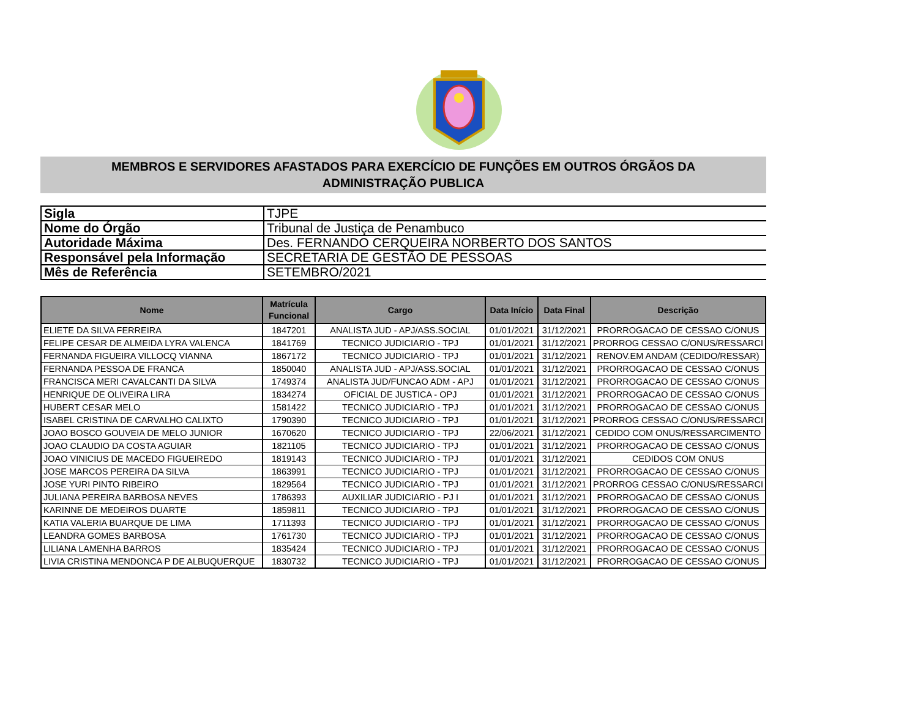MEMBROS E SERVIDORES AFASTADOS PARA EXERCÍCIO DE FUNÇÕES EM OUTROS ÓRGÃOS DA
ADMINISTRAÇÃO PUBLICA
| Sigla | TJPE |
| Nome do Órgão | Tribunal de Justiça de Penambuco |
| Autoridade Máxima | Des. FERNANDO CERQUEIRA NORBERTO DOS SANTOS |
| Responsável pela Informação | SECRETARIA DE GESTÃO DE PESSOAS |
| Mês de Referência | SETEMBRO/2021 |
| Nome | Matrícula Funcional | Cargo | Data Início | Data Final | Descrição |
| --- | --- | --- | --- | --- | --- |
| ELIETE DA SILVA FERREIRA | 1847201 | ANALISTA JUD - APJ/ASS.SOCIAL | 01/01/2021 | 31/12/2021 | PRORROGACAO DE CESSAO C/ONUS |
| FELIPE CESAR DE ALMEIDA LYRA VALENCA | 1841769 | TECNICO JUDICIARIO - TPJ | 01/01/2021 | 31/12/2021 | PRORROG CESSAO C/ONUS/RESSARCI |
| FERNANDA FIGUEIRA VILLOCQ VIANNA | 1867172 | TECNICO JUDICIARIO - TPJ | 01/01/2021 | 31/12/2021 | RENOV.EM ANDAM (CEDIDO/RESSAR) |
| FERNANDA PESSOA DE FRANCA | 1850040 | ANALISTA JUD - APJ/ASS.SOCIAL | 01/01/2021 | 31/12/2021 | PRORROGACAO DE CESSAO C/ONUS |
| FRANCISCA MERI CAVALCANTI DA SILVA | 1749374 | ANALISTA JUD/FUNCAO ADM - APJ | 01/01/2021 | 31/12/2021 | PRORROGACAO DE CESSAO C/ONUS |
| HENRIQUE DE OLIVEIRA LIRA | 1834274 | OFICIAL DE JUSTICA - OPJ | 01/01/2021 | 31/12/2021 | PRORROGACAO DE CESSAO C/ONUS |
| HUBERT CESAR MELO | 1581422 | TECNICO JUDICIARIO - TPJ | 01/01/2021 | 31/12/2021 | PRORROGACAO DE CESSAO C/ONUS |
| ISABEL CRISTINA DE CARVALHO CALIXTO | 1790390 | TECNICO JUDICIARIO - TPJ | 01/01/2021 | 31/12/2021 | PRORROG CESSAO C/ONUS/RESSARCI |
| JOAO BOSCO GOUVEIA DE MELO JUNIOR | 1670620 | TECNICO JUDICIARIO - TPJ | 22/06/2021 | 31/12/2021 | CEDIDO COM ONUS/RESSARCIMENTO |
| JOAO CLAUDIO DA COSTA AGUIAR | 1821105 | TECNICO JUDICIARIO - TPJ | 01/01/2021 | 31/12/2021 | PRORROGACAO DE CESSAO C/ONUS |
| JOAO VINICIUS DE MACEDO FIGUEIREDO | 1819143 | TECNICO JUDICIARIO - TPJ | 01/01/2021 | 31/12/2021 | CEDIDOS COM ONUS |
| JOSE MARCOS PEREIRA DA SILVA | 1863991 | TECNICO JUDICIARIO - TPJ | 01/01/2021 | 31/12/2021 | PRORROGACAO DE CESSAO C/ONUS |
| JOSE YURI PINTO RIBEIRO | 1829564 | TECNICO JUDICIARIO - TPJ | 01/01/2021 | 31/12/2021 | PRORROG CESSAO C/ONUS/RESSARCI |
| JULIANA PEREIRA BARBOSA NEVES | 1786393 | AUXILIAR JUDICIARIO - PJ I | 01/01/2021 | 31/12/2021 | PRORROGACAO DE CESSAO C/ONUS |
| KARINNE DE MEDEIROS DUARTE | 1859811 | TECNICO JUDICIARIO - TPJ | 01/01/2021 | 31/12/2021 | PRORROGACAO DE CESSAO C/ONUS |
| KATIA VALERIA BUARQUE DE LIMA | 1711393 | TECNICO JUDICIARIO - TPJ | 01/01/2021 | 31/12/2021 | PRORROGACAO DE CESSAO C/ONUS |
| LEANDRA GOMES BARBOSA | 1761730 | TECNICO JUDICIARIO - TPJ | 01/01/2021 | 31/12/2021 | PRORROGACAO DE CESSAO C/ONUS |
| LILIANA LAMENHA BARROS | 1835424 | TECNICO JUDICIARIO - TPJ | 01/01/2021 | 31/12/2021 | PRORROGACAO DE CESSAO C/ONUS |
| LIVIA CRISTINA MENDONCA P DE ALBUQUERQUE | 1830732 | TECNICO JUDICIARIO - TPJ | 01/01/2021 | 31/12/2021 | PRORROGACAO DE CESSAO C/ONUS |